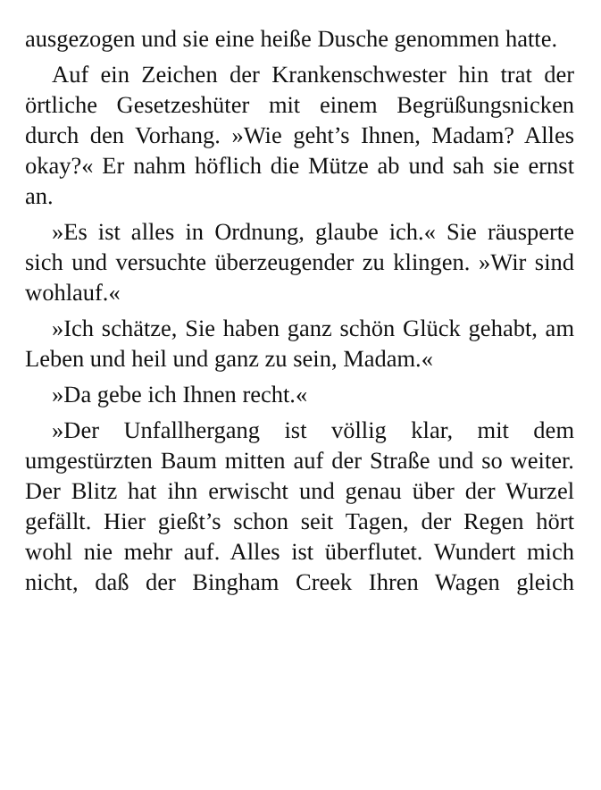ausgezogen und sie eine heiße Dusche genommen hatte.
Auf ein Zeichen der Krankenschwester hin trat der örtliche Gesetzeshüter mit einem Begrüßungsnicken durch den Vorhang. »Wie geht’s Ihnen, Madam? Alles okay?« Er nahm höflich die Mütze ab und sah sie ernst an.
»Es ist alles in Ordnung, glaube ich.« Sie räusperte sich und versuchte überzeugender zu klingen. »Wir sind wohlauf.«
»Ich schätze, Sie haben ganz schön Glück gehabt, am Leben und heil und ganz zu sein, Madam.«
»Da gebe ich Ihnen recht.«
»Der Unfallhergang ist völlig klar, mit dem umgestürzten Baum mitten auf der Straße und so weiter. Der Blitz hat ihn erwischt und genau über der Wurzel gefällt. Hier gießt’s schon seit Tagen, der Regen hört wohl nie mehr auf. Alles ist überflutet. Wundert mich nicht, daß der Bingham Creek Ihren Wagen gleich